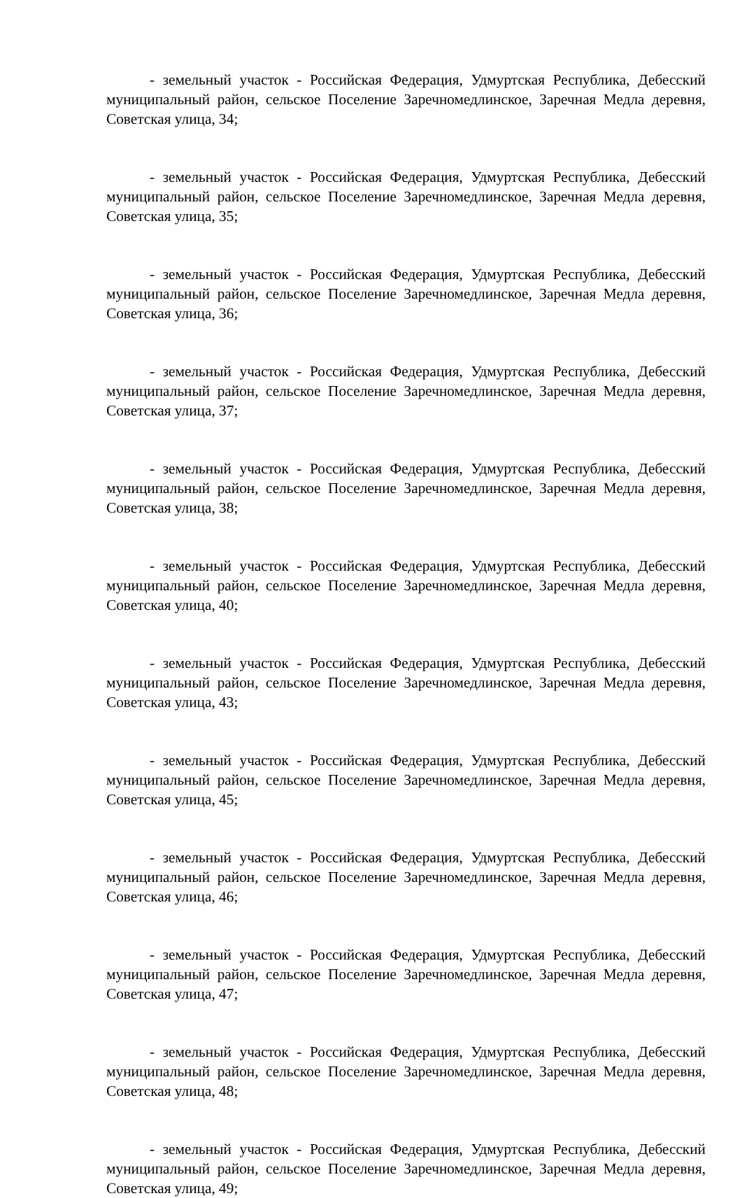- земельный участок - Российская Федерация, Удмуртская Республика, Дебесский муниципальный район, сельское Поселение Заречномедлинское, Заречная Медла деревня, Советская улица, 34;
- земельный участок - Российская Федерация, Удмуртская Республика, Дебесский муниципальный район, сельское Поселение Заречномедлинское, Заречная Медла деревня, Советская улица, 35;
- земельный участок - Российская Федерация, Удмуртская Республика, Дебесский муниципальный район, сельское Поселение Заречномедлинское, Заречная Медла деревня, Советская улица, 36;
- земельный участок - Российская Федерация, Удмуртская Республика, Дебесский муниципальный район, сельское Поселение Заречномедлинское, Заречная Медла деревня, Советская улица, 37;
- земельный участок - Российская Федерация, Удмуртская Республика, Дебесский муниципальный район, сельское Поселение Заречномедлинское, Заречная Медла деревня, Советская улица, 38;
- земельный участок - Российская Федерация, Удмуртская Республика, Дебесский муниципальный район, сельское Поселение Заречномедлинское, Заречная Медла деревня, Советская улица, 40;
- земельный участок - Российская Федерация, Удмуртская Республика, Дебесский муниципальный район, сельское Поселение Заречномедлинское, Заречная Медла деревня, Советская улица, 43;
- земельный участок - Российская Федерация, Удмуртская Республика, Дебесский муниципальный район, сельское Поселение Заречномедлинское, Заречная Медла деревня, Советская улица, 45;
- земельный участок - Российская Федерация, Удмуртская Республика, Дебесский муниципальный район, сельское Поселение Заречномедлинское, Заречная Медла деревня, Советская улица, 46;
- земельный участок - Российская Федерация, Удмуртская Республика, Дебесский муниципальный район, сельское Поселение Заречномедлинское, Заречная Медла деревня, Советская улица, 47;
- земельный участок - Российская Федерация, Удмуртская Республика, Дебесский муниципальный район, сельское Поселение Заречномедлинское, Заречная Медла деревня, Советская улица, 48;
- земельный участок - Российская Федерация, Удмуртская Республика, Дебесский муниципальный район, сельское Поселение Заречномедлинское, Заречная Медла деревня, Советская улица, 49;